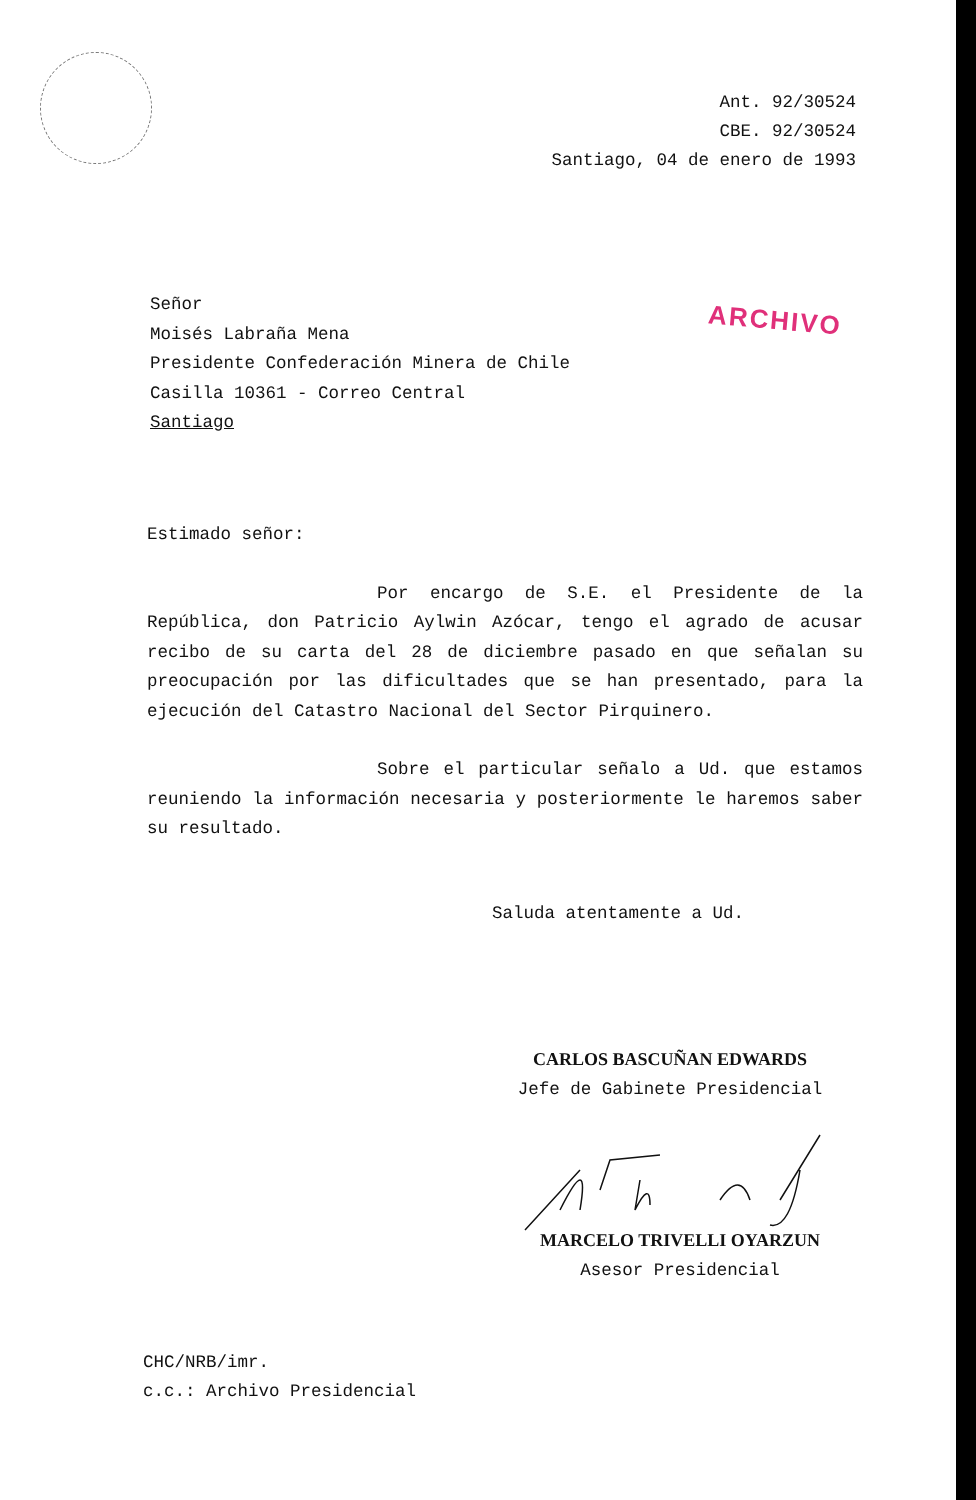Ant. 92/30524
CBE. 92/30524
Santiago, 04 de enero de 1993
Señor
Moisés Labraña Mena
Presidente Confederación Minera de Chile
Casilla 10361 - Correo Central
Santiago
ARCHIVO
Estimado señor:
Por encargo de S.E. el Presidente de la República, don Patricio Aylwin Azócar, tengo el agrado de acusar recibo de su carta del 28 de diciembre pasado en que señalan su preocupación por las dificultades que se han presentado, para la ejecución del Catastro Nacional del Sector Pirquinero.
Sobre el particular señalo a Ud. que estamos reuniendo la información necesaria y posteriormente le haremos saber su resultado.
Saluda atentamente a Ud.
CARLOS BASCUÑAN EDWARDS
Jefe de Gabinete Presidencial
MARCELO TRIVELLI OYARZUN
Asesor Presidencial
CHC/NRB/imr.
c.c.: Archivo Presidencial